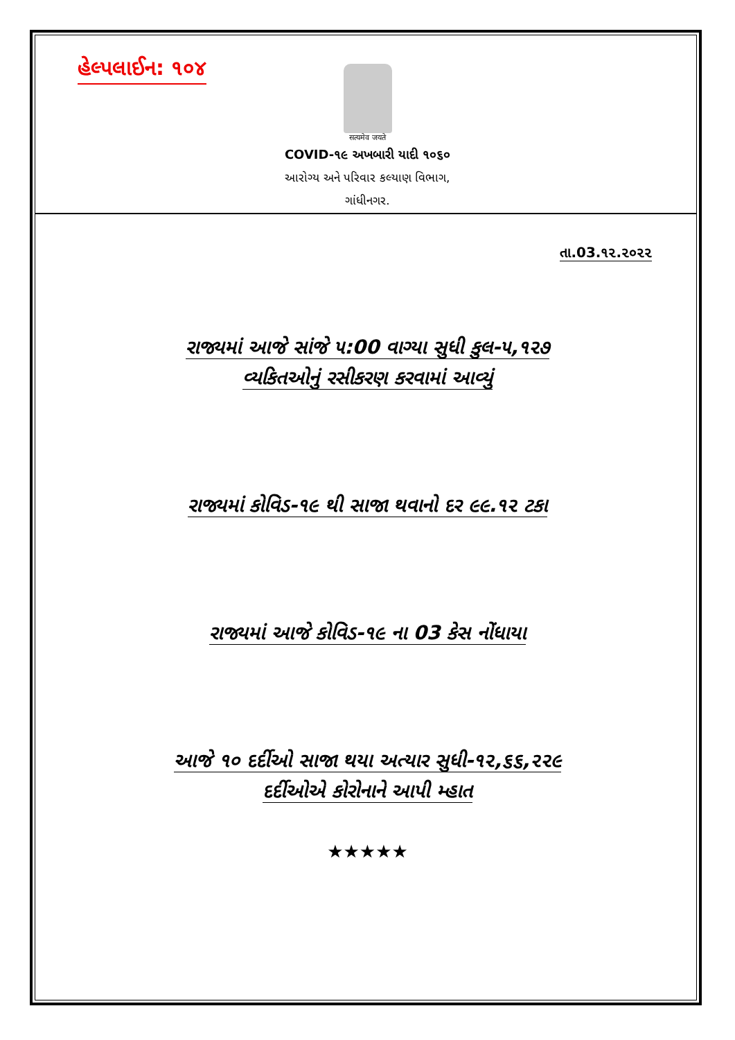હેલ્પલાઈન: ૧૦૪
सत्यमेव जयते
COVID-૧૯ અખબારી યાદી ૧૦૬૦
આરોગ્ય અને પરિવાર કલ્યાણ વિભાગ,
ગાંધીનગર.
તા.03.૧૨.૨૦૨૨
રાજ્યમાં આજે સાંજે ૫:00 વાગ્યા સુધી કુલ-૫,૧૨૭
વ્યકિતઓનું રસીકરણ કરવામાં આવ્યું
રાજ્યમાં કોવિડ-૧૯ થી સાજા થવાનો દર ૯૯.૧૨ ટકા
રાજ્યમાં આજે કોવિડ-૧૯ ના 03 કેસ નોંધાયા
આજે ૧૦ દર્દીઓ સાજા થયા અત્યાર સુધી-૧૨,૬૬,૨૨૯
દર્દીઓએ કોરોનાને આપી મ્હાત
★★★★★